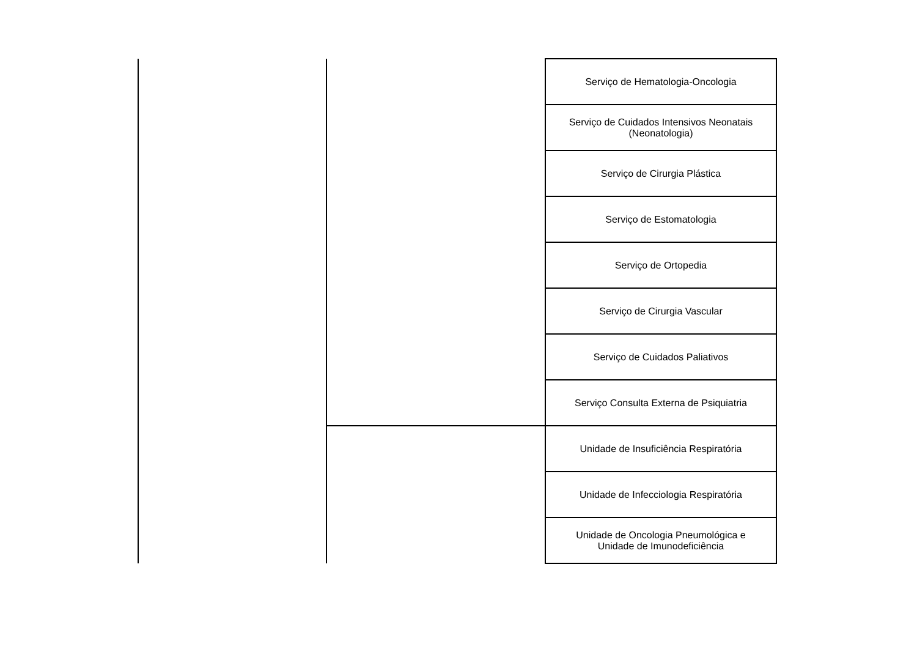| | | Serviço de Hematologia-Oncologia |
| | | Serviço de Cuidados Intensivos Neonatais (Neonatologia) |
| | | Serviço de Cirurgia Plástica |
| | | Serviço de Estomatologia |
| | | Serviço de Ortopedia |
| | | Serviço de Cirurgia Vascular |
| | | Serviço de Cuidados Paliativos |
| | | Serviço Consulta Externa de Psiquiatria |
| | | Unidade de Insuficiência Respiratória |
| | | Unidade de Infecciologia Respiratória |
| | | Unidade de Oncologia Pneumológica e Unidade de Imunodeficiência |